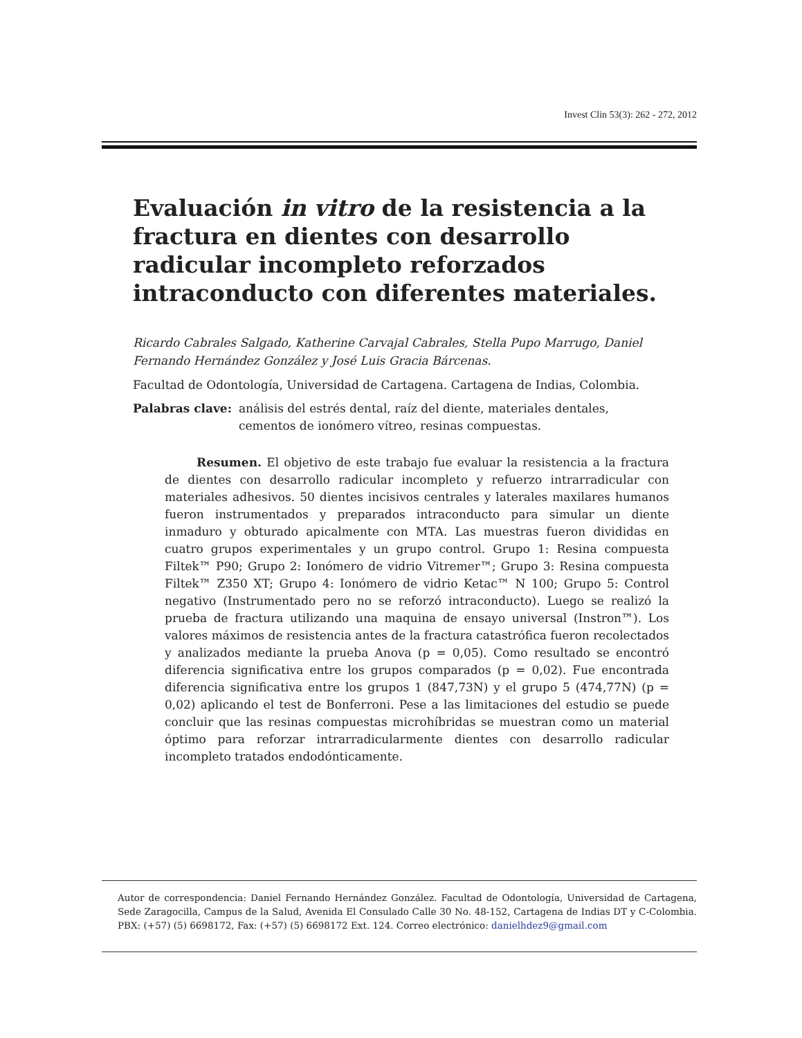Invest Clin 53(3): 262 - 272, 2012
Evaluación in vitro de la resistencia a la fractura en dientes con desarrollo radicular incompleto reforzados intraconducto con diferentes materiales.
Ricardo Cabrales Salgado, Katherine Carvajal Cabrales, Stella Pupo Marrugo, Daniel Fernando Hernández González y José Luis Gracia Bárcenas.
Facultad de Odontología, Universidad de Cartagena. Cartagena de Indias, Colombia.
Palabras clave: análisis del estrés dental, raíz del diente, materiales dentales, cementos de ionómero vítreo, resinas compuestas.
Resumen. El objetivo de este trabajo fue evaluar la resistencia a la fractura de dientes con desarrollo radicular incompleto y refuerzo intrarradicular con materiales adhesivos. 50 dientes incisivos centrales y laterales maxilares humanos fueron instrumentados y preparados intraconducto para simular un diente inmaduro y obturado apicalmente con MTA. Las muestras fueron divididas en cuatro grupos experimentales y un grupo control. Grupo 1: Resina compuesta Filtek™ P90; Grupo 2: Ionómero de vidrio Vitremer™; Grupo 3: Resina compuesta Filtek™ Z350 XT; Grupo 4: Ionómero de vidrio Ketac™ N 100; Grupo 5: Control negativo (Instrumentado pero no se reforzó intraconducto). Luego se realizó la prueba de fractura utilizando una maquina de ensayo universal (Instron™). Los valores máximos de resistencia antes de la fractura catastrófica fueron recolectados y analizados mediante la prueba Anova (p = 0,05). Como resultado se encontró diferencia significativa entre los grupos comparados (p = 0,02). Fue encontrada diferencia significativa entre los grupos 1 (847,73N) y el grupo 5 (474,77N) (p = 0,02) aplicando el test de Bonferroni. Pese a las limitaciones del estudio se puede concluir que las resinas compuestas microhíbridas se muestran como un material óptimo para reforzar intrarradicularmente dientes con desarrollo radicular incompleto tratados endodónticamente.
Autor de correspondencia: Daniel Fernando Hernández González. Facultad de Odontología, Universidad de Cartagena, Sede Zaragocilla, Campus de la Salud, Avenida El Consulado Calle 30 No. 48-152, Cartagena de Indias DT y C-Colombia. PBX: (+57) (5) 6698172, Fax: (+57) (5) 6698172 Ext. 124. Correo electrónico: danielhdez9@gmail.com